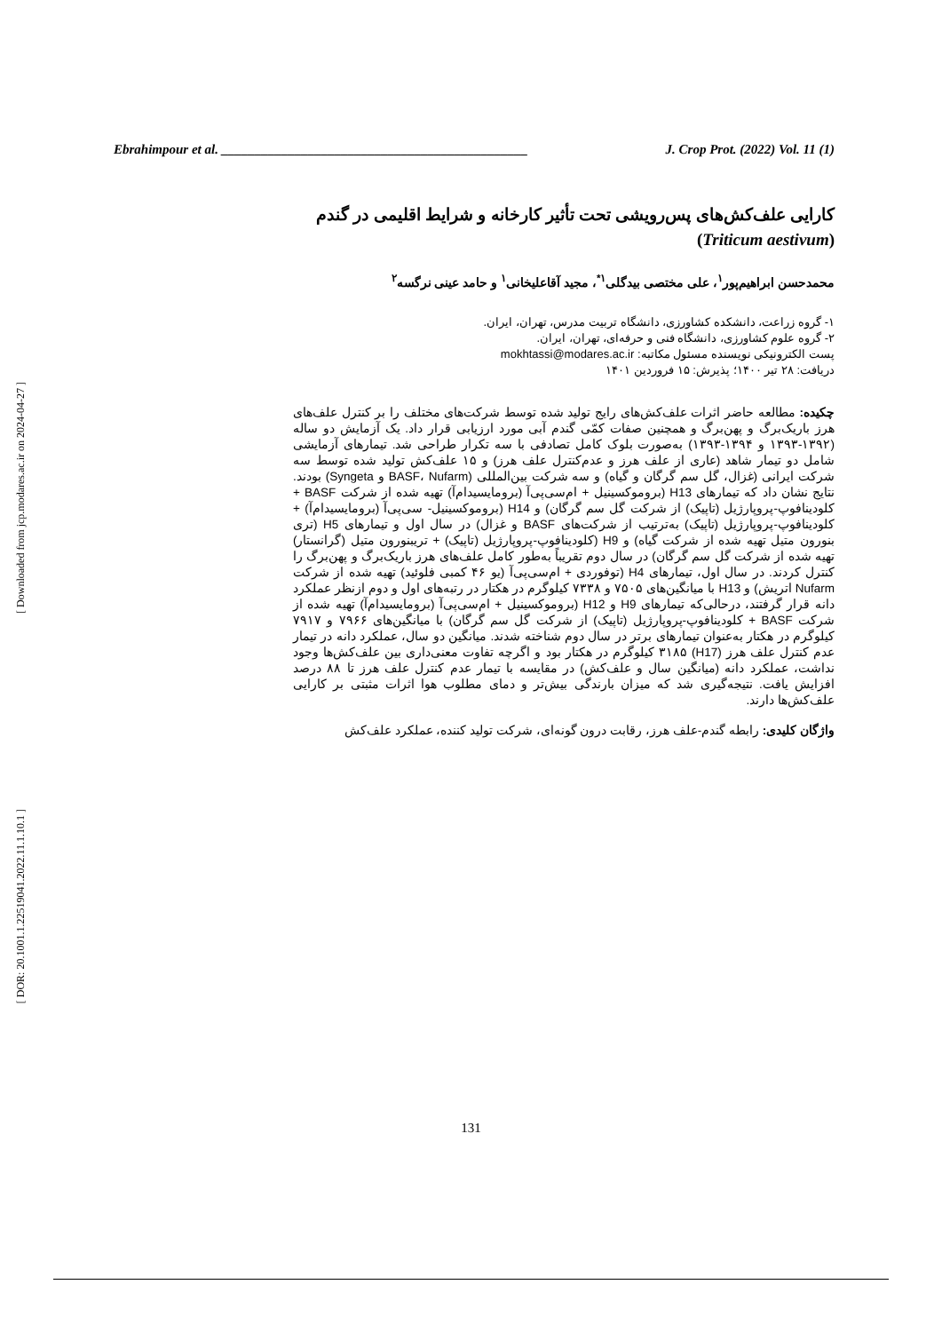[ Downloaded from jcp.modares.ac.ir on 2024-04-27 ]
[ DOR: 20.1001.1.22519041.2022.11.1.10.1 ]
Ebrahimpour et al. ______________________________________________ J. Crop Prot. (2022) Vol. 11 (1)
کارایی علف‌کش‌های پس‌رویشی تحت تأثیر کارخانه و شرایط اقلیمی در گندم
(Triticum aestivum)
محمدحسن ابراهیم‌پور<sup>۱</sup>، علی مختصی بیدگلی<sup>۱*</sup>، مجید آقاعلیخانی<sup>۱</sup> و حامد عینی نرگسه<sup>۲</sup>
۱- گروه زراعت، دانشکده کشاورزی، دانشگاه تربیت مدرس، تهران، ایران.
۲- گروه علوم کشاورزی، دانشگاه فنی و حرفه‌ای، تهران، ایران.
پست الکترونیکی نویسنده مسئول مکاتبه: mokhtassi@modares.ac.ir
دریافت: ۲۸ تیر ۱۴۰۰؛ پذیرش: ۱۵ فروردین ۱۴۰۱
چکیده: مطالعه حاضر اثرات علف‌کش‌های رایج تولید شده توسط شرکت‌های مختلف را بر کنترل علف‌های هرز باریک‌برگ و پهن‌برگ و همچنین صفات کمّی گندم آبی مورد ارزیابی قرار داد. یک آزمایش دو ساله (۱۳۹۲-۱۳۹۳ و ۱۳۹۴-۱۳۹۳) به‌صورت بلوک کامل تصادفی با سه تکرار طراحی شد. تیمارهای آزمایشی شامل دو تیمار شاهد (عاری از علف هرز و عدم‌کنترل علف هرز) و ۱۵ علف‌کش تولید شده توسط سه شرکت ایرانی (غزال، گل سم گرگان و گیاه) و سه شرکت بین‌المللی (BASF، Nufarm و Syngeta) بودند. نتایج نشان داد که تیمارهای H13 (بروموکسینیل + ام‌سی‌پی‌آ (برومایسیدام‌آ) تهیه شده از شرکت BASF + کلودینافوپ-پروپارژیل (تاپیک) از شرکت گل سم گرگان) و H14 (بروموکسینیل- سی‌پی‌آ (برومایسیدام‌آ) + کلودینافوپ-پروپارژیل (تاپیک) به‌ترتیب از شرکت‌های BASF و غزال) در سال اول و تیمارهای H5 (تری بنورون متیل تهیه شده از شرکت گیاه) و H9 (کلودینافوپ-پروپارژیل (تاپیک) + تریبنورون متیل (گرانستار) تهیه شده از شرکت گل سم گرگان) در سال دوم تقریباً به‌طور کامل علف‌های هرز باریک‌برگ و پهن‌برگ را کنترل کردند. در سال اول، تیمارهای H4 (توفوردی + ام‌سی‌پی‌آ (یو ۴۶ کمبی فلوئید) تهیه شده از شرکت Nufarm اتریش) و H13 با میانگین‌های ۷۵۰۵ و ۷۳۳۸ کیلوگرم در هکتار در رتبه‌های اول و دوم ازنظر عملکرد دانه قرار گرفتند، درحالی‌که تیمارهای H9 و H12 (بروموکسینیل + ام‌سی‌پی‌آ (برومایسیدام‌آ) تهیه شده از شرکت BASF + کلودینافوپ-پروپارژیل (تاپیک) از شرکت گل سم گرگان) با میانگین‌های ۷۹۶۶ و ۷۹۱۷ کیلوگرم در هکتار به‌عنوان تیمارهای برتر در سال دوم شناخته شدند. میانگین دو سال، عملکرد دانه در تیمار عدم کنترل علف هرز (H17) ۳۱۸۵ کیلوگرم در هکتار بود و اگرچه تفاوت معنی‌داری بین علف‌کش‌ها وجود نداشت، عملکرد دانه (میانگین سال و علف‌کش) در مقایسه با تیمار عدم کنترل علف هرز تا ۸۸ درصد افزایش یافت. نتیجه‌گیری شد که میزان بارندگی بیش‌تر و دمای مطلوب هوا اثرات مثبتی بر کارایی علف‌کش‌ها دارند.
واژگان کلیدی: رابطه گندم-علف هرز، رقابت درون گونه‌ای، شرکت تولید کننده، عملکرد علف‌کش
131